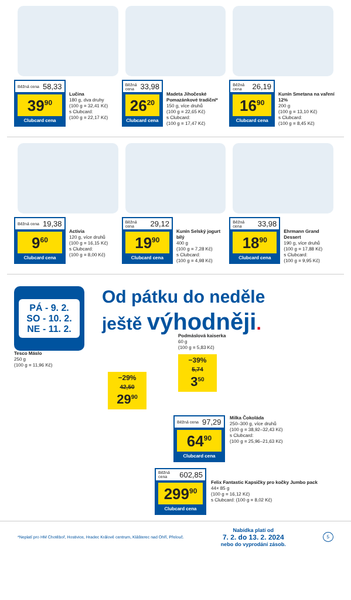Běžná cena 58,33
39<sup>90</sup>
Clubcard cena
Lučina
180 g, dva druhy
(100 g = 32,41 Kč)
s Clubcard:
(100 g = 22,17 Kč)
Běžná cena 33,98
26<sup>20</sup>
Clubcard cena
Madeta Jihočeské Pomazánkové tradiční*
150 g, více druhů
(100 g = 22,65 Kč)
s Clubcard:
(100 g = 17,47 Kč)
Běžná cena 26,19
16<sup>90</sup>
Clubcard cena
Kunín Smetana na vaření 12%
200 g
(100 g = 13,10 Kč)
s Clubcard:
(100 g = 8,45 Kč)
Běžná cena 19,38
9<sup>60</sup>
Clubcard cena
Activia
120 g, více druhů
(100 g = 16,15 Kč)
s Clubcard:
(100 g = 8,00 Kč)
Běžná cena 29,12
19<sup>90</sup>
Clubcard cena
Kunín Selský jogurt bílý
400 g
(100 g = 7,28 Kč)
s Clubcard:
(100 g = 4,98 Kč)
Běžná cena 33,98
18<sup>90</sup>
Clubcard cena
Ehrmann Grand Dessert
190 g, více druhů
(100 g = 17,88 Kč)
s Clubcard:
(100 g = 9,95 Kč)
PÁ - 9. 2.
SO - 10. 2.
NE - 11. 2.
Od pátku do neděle
ještě výhodněji.
Tesco Máslo
250 g
(100 g = 11,96 Kč)
−29%
42,50
29<sup>90</sup>
Podmáslová kaiserka
60 g
(100 g = 5,83 Kč)
−39%
5,74
3<sup>50</sup>
Běžná cena 97,29
64<sup>90</sup>
Clubcard cena
Milka Čokoláda
250–300 g, více druhů
(100 g = 38,92–32,43 Kč)
s Clubcard:
(100 g = 25,96–21,63 Kč)
Běžná cena 602,85
299<sup>90</sup>
Clubcard cena
Felix Fantastic Kapsičky pro kočky Jumbo pack
44× 85 g
(100 g = 16,12 Kč)
s Clubcard: (100 g = 8,02 Kč)
*Neplatí pro HM Chotěboř, Hostivice, Hradec Králové centrum, Klášterec nad Ohří, Přelouč. Nabídka platí od
7. 2. do 13. 2. 2024
nebo do vyprodání zásob. 5